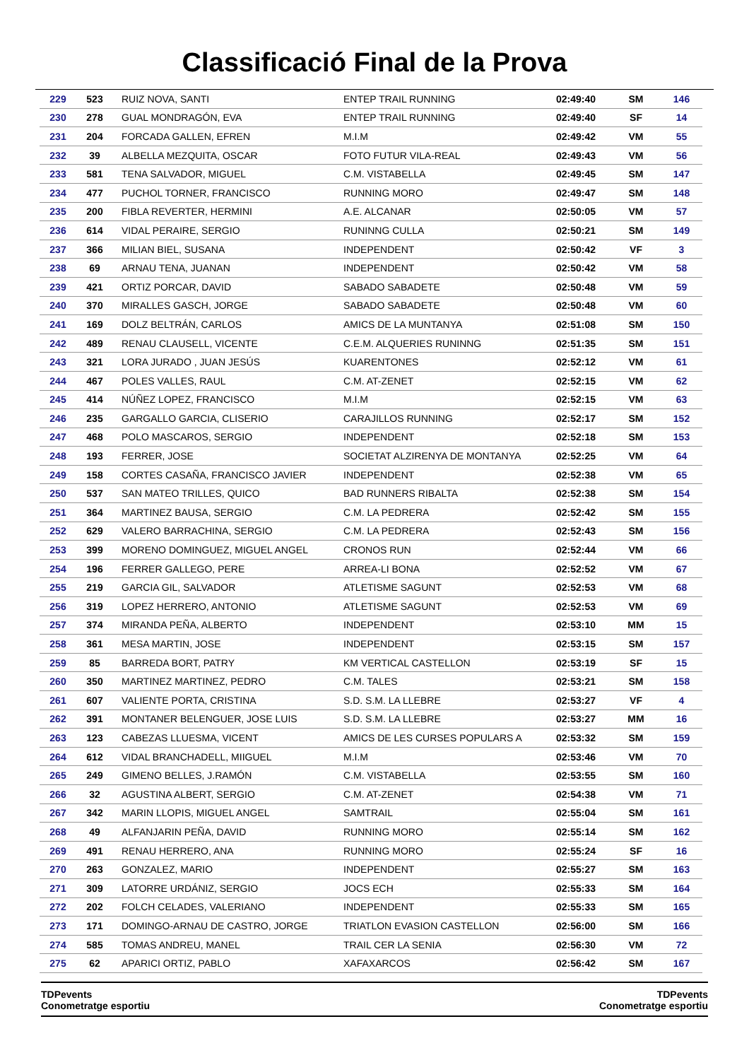Classificació Final de la Prova
| 229 | 523 | RUIZ NOVA, SANTI | ENTEP TRAIL RUNNING | 02:49:40 | SM | 146 |
| 230 | 278 | GUAL MONDRAGÓN, EVA | ENTEP TRAIL RUNNING | 02:49:40 | SF | 14 |
| 231 | 204 | FORCADA GALLEN, EFREN | M.I.M | 02:49:42 | VM | 55 |
| 232 | 39 | ALBELLA MEZQUITA, OSCAR | FOTO FUTUR VILA-REAL | 02:49:43 | VM | 56 |
| 233 | 581 | TENA SALVADOR, MIGUEL | C.M. VISTABELLA | 02:49:45 | SM | 147 |
| 234 | 477 | PUCHOL TORNER, FRANCISCO | RUNNING MORO | 02:49:47 | SM | 148 |
| 235 | 200 | FIBLA REVERTER, HERMINI | A.E. ALCANAR | 02:50:05 | VM | 57 |
| 236 | 614 | VIDAL PERAIRE, SERGIO | RUNINNG CULLA | 02:50:21 | SM | 149 |
| 237 | 366 | MILIAN BIEL, SUSANA | INDEPENDENT | 02:50:42 | VF | 3 |
| 238 | 69 | ARNAU TENA, JUANAN | INDEPENDENT | 02:50:42 | VM | 58 |
| 239 | 421 | ORTIZ PORCAR, DAVID | SABADO SABADETE | 02:50:48 | VM | 59 |
| 240 | 370 | MIRALLES GASCH, JORGE | SABADO SABADETE | 02:50:48 | VM | 60 |
| 241 | 169 | DOLZ BELTRÁN, CARLOS | AMICS DE LA MUNTANYA | 02:51:08 | SM | 150 |
| 242 | 489 | RENAU CLAUSELL, VICENTE | C.E.M. ALQUERIES RUNINNG | 02:51:35 | SM | 151 |
| 243 | 321 | LORA JURADO , JUAN JESÚS | KUARENTONES | 02:52:12 | VM | 61 |
| 244 | 467 | POLES VALLES, RAUL | C.M. AT-ZENET | 02:52:15 | VM | 62 |
| 245 | 414 | NÚÑEZ LOPEZ, FRANCISCO | M.I.M | 02:52:15 | VM | 63 |
| 246 | 235 | GARGALLO GARCIA, CLISERIO | CARAJILLOS RUNNING | 02:52:17 | SM | 152 |
| 247 | 468 | POLO MASCAROS, SERGIO | INDEPENDENT | 02:52:18 | SM | 153 |
| 248 | 193 | FERRER, JOSE | SOCIETAT ALZIRENYA DE MONTANYA | 02:52:25 | VM | 64 |
| 249 | 158 | CORTES CASAÑA, FRANCISCO JAVIER | INDEPENDENT | 02:52:38 | VM | 65 |
| 250 | 537 | SAN MATEO TRILLES, QUICO | BAD RUNNERS RIBALTA | 02:52:38 | SM | 154 |
| 251 | 364 | MARTINEZ BAUSA, SERGIO | C.M. LA PEDRERA | 02:52:42 | SM | 155 |
| 252 | 629 | VALERO BARRACHINA, SERGIO | C.M. LA PEDRERA | 02:52:43 | SM | 156 |
| 253 | 399 | MORENO DOMINGUEZ, MIGUEL ANGEL | CRONOS RUN | 02:52:44 | VM | 66 |
| 254 | 196 | FERRER GALLEGO, PERE | ARREA-LI BONA | 02:52:52 | VM | 67 |
| 255 | 219 | GARCIA GIL, SALVADOR | ATLETISME SAGUNT | 02:52:53 | VM | 68 |
| 256 | 319 | LOPEZ HERRERO, ANTONIO | ATLETISME SAGUNT | 02:52:53 | VM | 69 |
| 257 | 374 | MIRANDA PEÑA, ALBERTO | INDEPENDENT | 02:53:10 | MM | 15 |
| 258 | 361 | MESA MARTIN, JOSE | INDEPENDENT | 02:53:15 | SM | 157 |
| 259 | 85 | BARREDA BORT, PATRY | KM VERTICAL CASTELLON | 02:53:19 | SF | 15 |
| 260 | 350 | MARTINEZ MARTINEZ, PEDRO | C.M. TALES | 02:53:21 | SM | 158 |
| 261 | 607 | VALIENTE PORTA, CRISTINA | S.D. S.M. LA LLEBRE | 02:53:27 | VF | 4 |
| 262 | 391 | MONTANER BELENGUER, JOSE LUIS | S.D. S.M. LA LLEBRE | 02:53:27 | MM | 16 |
| 263 | 123 | CABEZAS LLUESMA, VICENT | AMICS DE LES CURSES POPULARS A | 02:53:32 | SM | 159 |
| 264 | 612 | VIDAL BRANCHADELL, MIIGUEL | M.I.M | 02:53:46 | VM | 70 |
| 265 | 249 | GIMENO BELLES, J.RAMÓN | C.M. VISTABELLA | 02:53:55 | SM | 160 |
| 266 | 32 | AGUSTINA ALBERT, SERGIO | C.M. AT-ZENET | 02:54:38 | VM | 71 |
| 267 | 342 | MARIN LLOPIS, MIGUEL ANGEL | SAMTRAIL | 02:55:04 | SM | 161 |
| 268 | 49 | ALFANJARIN PEÑA, DAVID | RUNNING MORO | 02:55:14 | SM | 162 |
| 269 | 491 | RENAU HERRERO, ANA | RUNNING MORO | 02:55:24 | SF | 16 |
| 270 | 263 | GONZALEZ, MARIO | INDEPENDENT | 02:55:27 | SM | 163 |
| 271 | 309 | LATORRE URDÁNIZ, SERGIO | JOCS ECH | 02:55:33 | SM | 164 |
| 272 | 202 | FOLCH CELADES, VALERIANO | INDEPENDENT | 02:55:33 | SM | 165 |
| 273 | 171 | DOMINGO-ARNAU DE CASTRO, JORGE | TRIATLON EVASION CASTELLON | 02:56:00 | SM | 166 |
| 274 | 585 | TOMAS ANDREU, MANEL | TRAIL CER LA SENIA | 02:56:30 | VM | 72 |
| 275 | 62 | APARICI ORTIZ, PABLO | XAFAXARCOS | 02:56:42 | SM | 167 |
TDPevents
Conometratge esportiu
TDPevents
Conometratge esportiu